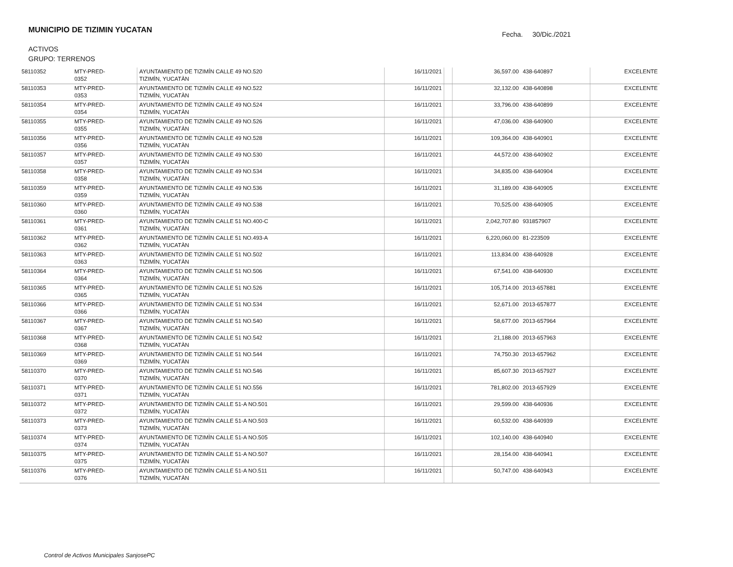MUNICIPIO DE TIZIMIN YUCATAN
Fecha. 30/Dic./2021
ACTIVOS
GRUPO: TERRENOS
| 58110352 | MTY-PRED- 0352 | AYUNTAMIENTO DE TIZIMÍN CALLE 49 NO.520 TIZIMÌN, YUCATÀN | 16/11/2021 | | 36,597.00 | 438-640897 | EXCELENTE |
| 58110353 | MTY-PRED- 0353 | AYUNTAMIENTO DE TIZIMÍN CALLE 49 NO.522 TIZIMÌN, YUCATÀN | 16/11/2021 | | 32,132.00 | 438-640898 | EXCELENTE |
| 58110354 | MTY-PRED- 0354 | AYUNTAMIENTO DE TIZIMÍN CALLE 49 NO.524 TIZIMÌN, YUCATÀN | 16/11/2021 | | 33,796.00 | 438-640899 | EXCELENTE |
| 58110355 | MTY-PRED- 0355 | AYUNTAMIENTO DE TIZIMÍN CALLE 49 NO.526 TIZIMÌN, YUCATÀN | 16/11/2021 | | 47,036.00 | 438-640900 | EXCELENTE |
| 58110356 | MTY-PRED- 0356 | AYUNTAMIENTO DE TIZIMÍN CALLE 49 NO.528 TIZIMÌN, YUCATÀN | 16/11/2021 | | 109,364.00 | 438-640901 | EXCELENTE |
| 58110357 | MTY-PRED- 0357 | AYUNTAMIENTO DE TIZIMÍN CALLE 49 NO.530 TIZIMÌN, YUCATÀN | 16/11/2021 | | 44,572.00 | 438-640902 | EXCELENTE |
| 58110358 | MTY-PRED- 0358 | AYUNTAMIENTO DE TIZIMÍN CALLE 49 NO.534 TIZIMÌN, YUCATÀN | 16/11/2021 | | 34,835.00 | 438-640904 | EXCELENTE |
| 58110359 | MTY-PRED- 0359 | AYUNTAMIENTO DE TIZIMÍN CALLE 49 NO.536 TIZIMÌN, YUCATÀN | 16/11/2021 | | 31,189.00 | 438-640905 | EXCELENTE |
| 58110360 | MTY-PRED- 0360 | AYUNTAMIENTO DE TIZIMÍN CALLE 49 NO.538 TIZIMÌN, YUCATÀN | 16/11/2021 | | 70,525.00 | 438-640905 | EXCELENTE |
| 58110361 | MTY-PRED- 0361 | AYUNTAMIENTO DE TIZIMÍN CALLE 51 NO.400-C TIZIMÌN, YUCATÀN | 16/11/2021 | | 2,042,707.80 | 931857907 | EXCELENTE |
| 58110362 | MTY-PRED- 0362 | AYUNTAMIENTO DE TIZIMÌN CALLE 51 NO.493-A TIZIMÌN, YUCATÀN | 16/11/2021 | | 6,220,060.00 | 81-223509 | EXCELENTE |
| 58110363 | MTY-PRED- 0363 | AYUNTAMIENTO DE TIZIMÌN CALLE 51 NO.502 TIZIMÌN, YUCATÀN | 16/11/2021 | | 113,834.00 | 438-640928 | EXCELENTE |
| 58110364 | MTY-PRED- 0364 | AYUNTAMIENTO DE TIZIMÌN CALLE 51 NO.506 TIZIMÌN, YUCATÀN | 16/11/2021 | | 67,541.00 | 438-640930 | EXCELENTE |
| 58110365 | MTY-PRED- 0365 | AYUNTAMIENTO DE TIZIMÌN CALLE 51 NO.526 TIZIMÌN, YUCATÀN | 16/11/2021 | | 105,714.00 | 2013-657881 | EXCELENTE |
| 58110366 | MTY-PRED- 0366 | AYUNTAMIENTO DE TIZIMÌN CALLE 51 NO.534 TIZIMÌN, YUCATÀN | 16/11/2021 | | 52,671.00 | 2013-657877 | EXCELENTE |
| 58110367 | MTY-PRED- 0367 | AYUNTAMIENTO DE TIZIMÌN CALLE 51 NO.540 TIZIMÌN, YUCATÀN | 16/11/2021 | | 58,677.00 | 2013-657964 | EXCELENTE |
| 58110368 | MTY-PRED- 0368 | AYUNTAMIENTO DE TIZIMÌN CALLE 51 NO.542 TIZIMÌN, YUCATÀN | 16/11/2021 | | 21,188.00 | 2013-657963 | EXCELENTE |
| 58110369 | MTY-PRED- 0369 | AYUNTAMIENTO DE TIZIMÌN CALLE 51 NO.544 TIZIMÌN, YUCATÀN | 16/11/2021 | | 74,750.30 | 2013-657962 | EXCELENTE |
| 58110370 | MTY-PRED- 0370 | AYUNTAMIENTO DE TIZIMÌN CALLE 51 NO.546 TIZIMÌN, YUCATÀN | 16/11/2021 | | 85,607.30 | 2013-657927 | EXCELENTE |
| 58110371 | MTY-PRED- 0371 | AYUNTAMIENTO DE TIZIMÌN CALLE 51 NO.556 TIZIMÌN, YUCATÀN | 16/11/2021 | | 781,802.00 | 2013-657929 | EXCELENTE |
| 58110372 | MTY-PRED- 0372 | AYUNTAMIENTO DE TIZIMÌN CALLE 51-A NO.501 TIZIMÌN, YUCATÀN | 16/11/2021 | | 29,599.00 | 438-640936 | EXCELENTE |
| 58110373 | MTY-PRED- 0373 | AYUNTAMIENTO DE TIZIMÌN CALLE 51-A NO.503 TIZIMÌN, YUCATÀN | 16/11/2021 | | 60,532.00 | 438-640939 | EXCELENTE |
| 58110374 | MTY-PRED- 0374 | AYUNTAMIENTO DE TIZIMÌN CALLE 51-A NO.505 TIZIMÌN, YUCATÀN | 16/11/2021 | | 102,140.00 | 438-640940 | EXCELENTE |
| 58110375 | MTY-PRED- 0375 | AYUNTAMIENTO DE TIZIMÌN CALLE 51-A NO.507 TIZIMÌN, YUCATÀN | 16/11/2021 | | 28,154.00 | 438-640941 | EXCELENTE |
| 58110376 | MTY-PRED- 0376 | AYUNTAMIENTO DE TIZIMÌN CALLE 51-A NO.511 TIZIMÌN, YUCATÀN | 16/11/2021 | | 50,747.00 | 438-640943 | EXCELENTE |
Control de Activos Municipales SanjosePC